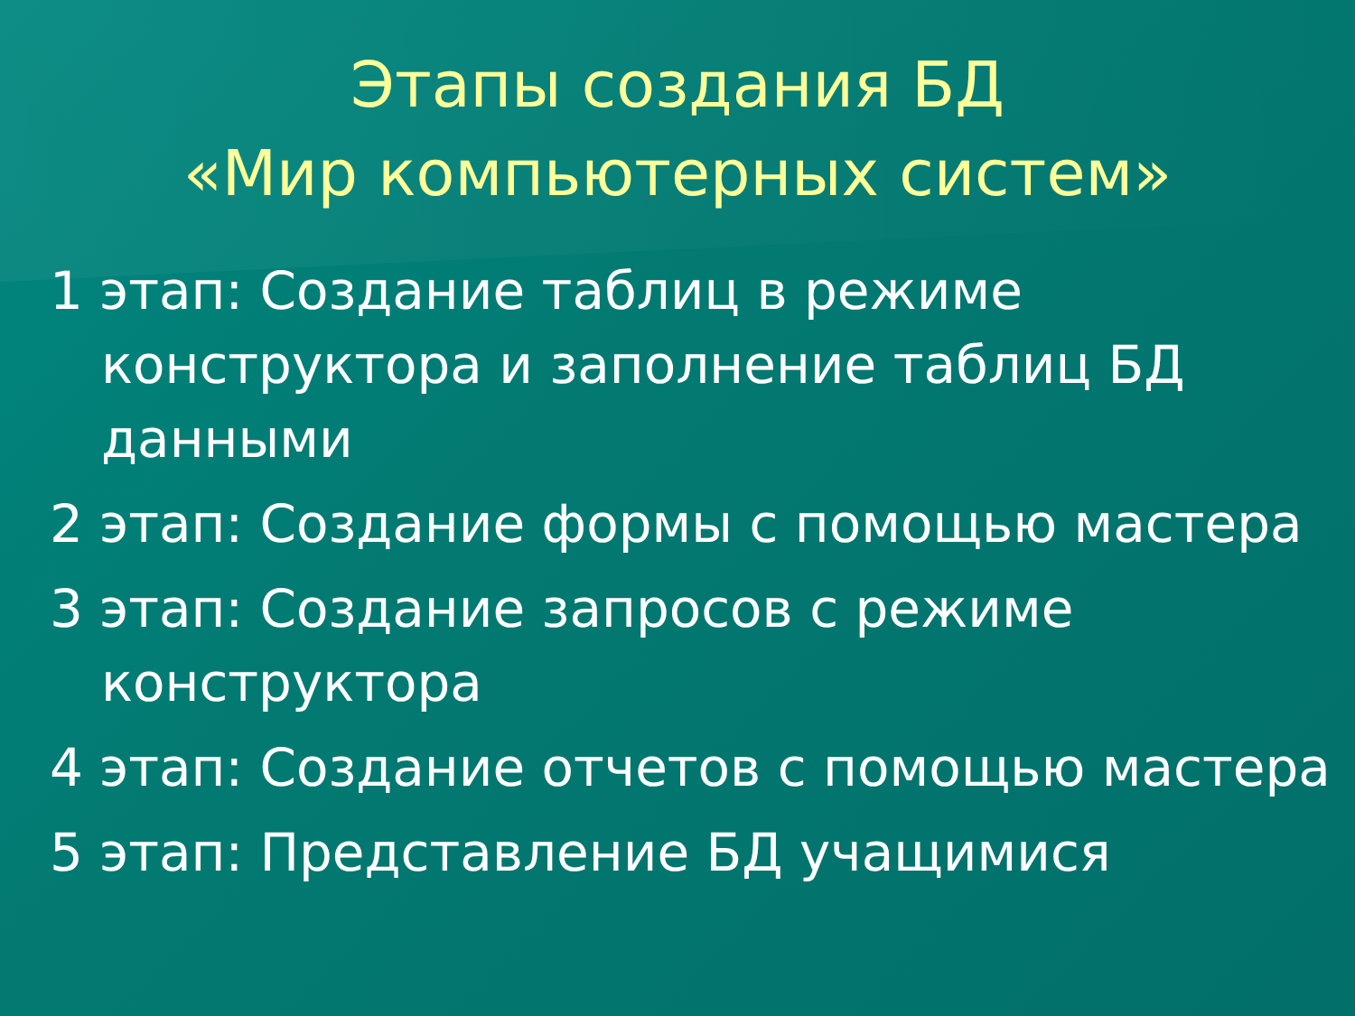Этапы создания БД
«Мир компьютерных систем»
1 этап: Создание таблиц в режиме конструктора и заполнение таблиц БД данными
2 этап: Создание формы с помощью мастера
3 этап: Создание запросов с режиме конструктора
4 этап: Создание отчетов с помощью мастера
5 этап: Представление БД учащимися